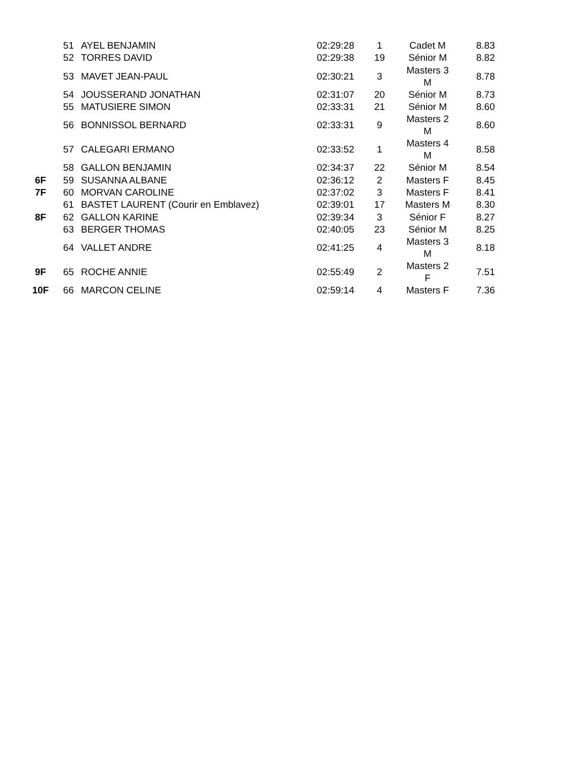| | 51 | AYEL BENJAMIN | 02:29:28 | 1 | Cadet M | 8.83 |
| | 52 | TORRES DAVID | 02:29:38 | 19 | Sénior M | 8.82 |
| | 53 | MAVET JEAN-PAUL | 02:30:21 | 3 | Masters 3 M | 8.78 |
| | 54 | JOUSSERAND JONATHAN | 02:31:07 | 20 | Sénior M | 8.73 |
| | 55 | MATUSIERE SIMON | 02:33:31 | 21 | Sénior M | 8.60 |
| | 56 | BONNISSOL BERNARD | 02:33:31 | 9 | Masters 2 M | 8.60 |
| | 57 | CALEGARI ERMANO | 02:33:52 | 1 | Masters 4 M | 8.58 |
| | 58 | GALLON BENJAMIN | 02:34:37 | 22 | Sénior M | 8.54 |
| 6F | 59 | SUSANNA ALBANE | 02:36:12 | 2 | Masters F | 8.45 |
| 7F | 60 | MORVAN CAROLINE | 02:37:02 | 3 | Masters F | 8.41 |
| | 61 | BASTET LAURENT (Courir en Emblavez) | 02:39:01 | 17 | Masters M | 8.30 |
| 8F | 62 | GALLON KARINE | 02:39:34 | 3 | Sénior F | 8.27 |
| | 63 | BERGER THOMAS | 02:40:05 | 23 | Sénior M | 8.25 |
| | 64 | VALLET ANDRE | 02:41:25 | 4 | Masters 3 M | 8.18 |
| 9F | 65 | ROCHE ANNIE | 02:55:49 | 2 | Masters 2 F | 7.51 |
| 10F | 66 | MARCON CELINE | 02:59:14 | 4 | Masters F | 7.36 |